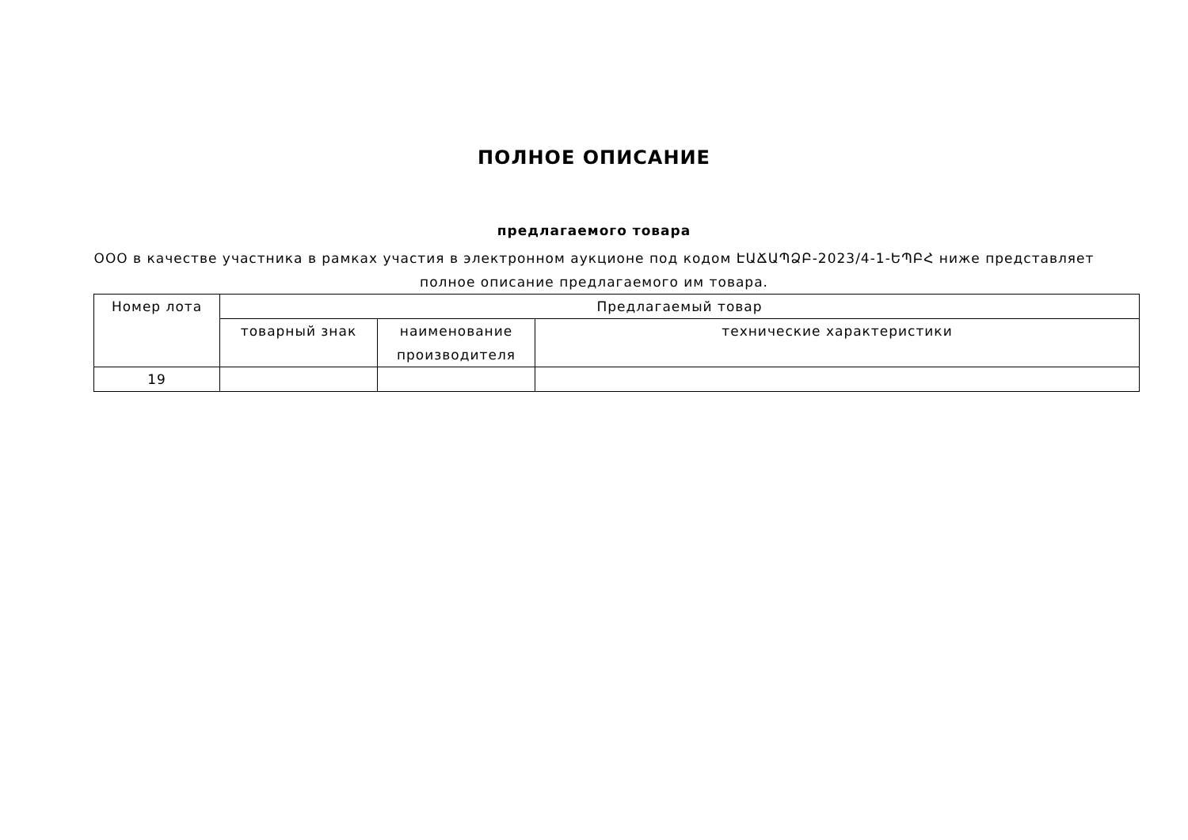ПОЛНОЕ ОПИСАНИЕ
предлагаемого товара
ООО в качестве участника в рамках участия в электронном аукционе под кодом ԷԱՃԱՊՁԲ-2023/4-1-ԵՊԲՀ ниже представляет полное описание предлагаемого им товара.
| Номер лота | Предлагаемый товар | | |
| --- | --- | --- | --- |
| | товарный знак | наименование производителя | технические характеристики |
| 19 | | | |